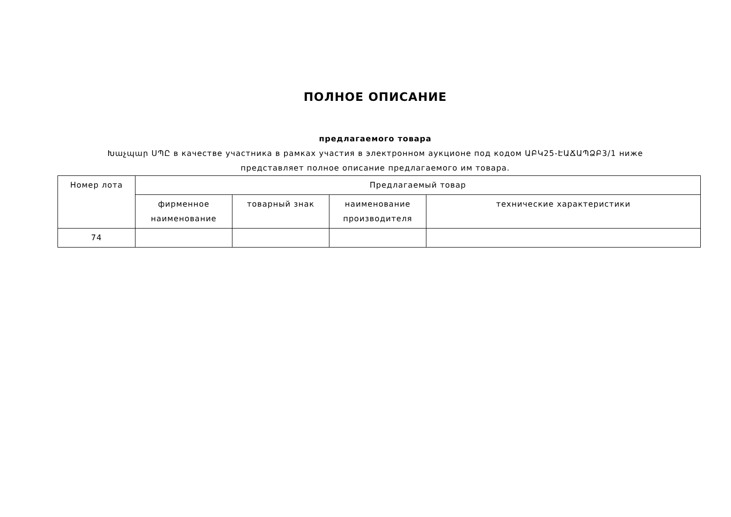ПОЛНОЕ ОПИСАНИЕ
предлагаемого товара
Խաչպար ՍՊԸ в качестве участника в рамках участия в электронном аукционе под кодом ԱԲԿ25-ԷԱՃԱՊՁԲ3/1 ниже представляет полное описание предлагаемого им товара.
| Номер лота | Предлагаемый товар | | | |
| --- | --- | --- | --- | --- |
| | фирменное наименование | товарный знак | наименование производителя | технические характеристики |
| 74 | | | | |